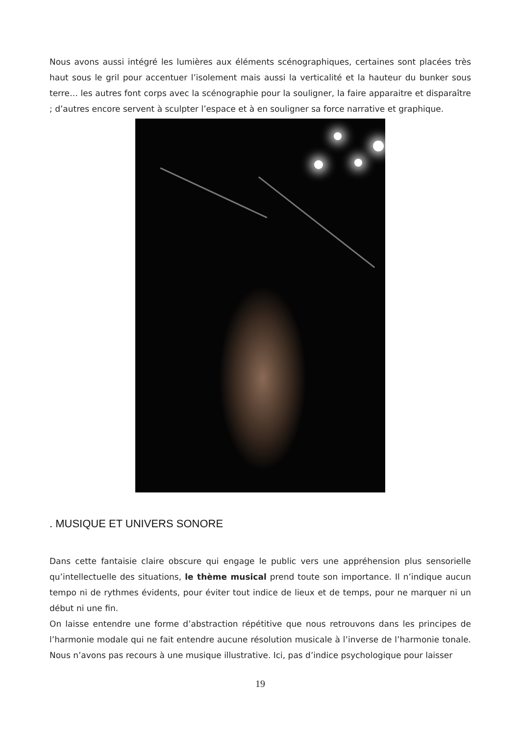Nous avons aussi intégré les lumières aux éléments scénographiques, certaines sont placées très haut sous le gril pour accentuer l’isolement mais aussi la verticalité et la hauteur du bunker sous terre… les autres font corps avec la scénographie pour la souligner, la faire apparaitre et disparaître ; d’autres encore servent à sculpter l’espace et à en souligner sa force narrative et graphique.
. MUSIQUE ET UNIVERS SONORE
Dans cette fantaisie claire obscure qui engage le public vers une appréhension plus sensorielle qu’intellectuelle des situations, le thème musical prend toute son importance. Il n’indique aucun tempo ni de rythmes évidents, pour éviter tout indice de lieux et de temps, pour ne marquer ni un début ni une fin.
On laisse entendre une forme d’abstraction répétitive que nous retrouvons dans les principes de l’harmonie modale qui ne fait entendre aucune résolution musicale à l’inverse de l’harmonie tonale. Nous n’avons pas recours à une musique illustrative. Ici, pas d’indice psychologique pour laisser
19